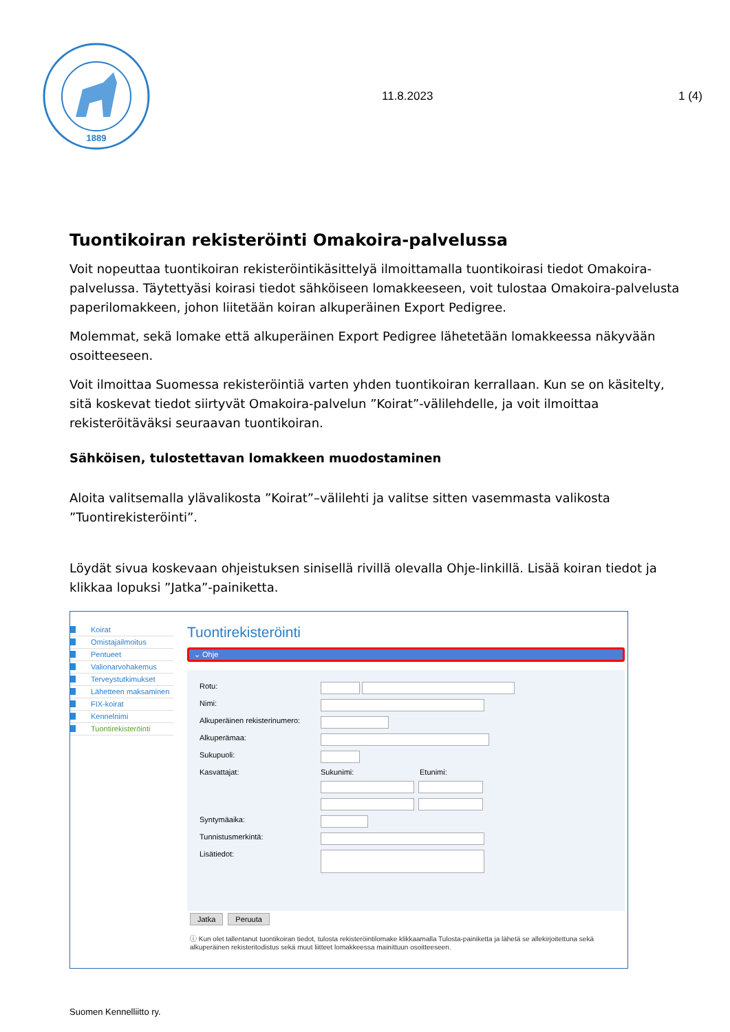1889
11.8.2023 1 (4)
Tuontikoiran rekisteröinti Omakoira-palvelussa
Voit nopeuttaa tuontikoiran rekisteröintikäsittelyä ilmoittamalla tuontikoirasi tiedot Omakoira-palvelussa. Täytettyäsi koirasi tiedot sähköiseen lomakkeeseen, voit tulostaa Omakoira-palvelusta paperilomakkeen, johon liitetään koiran alkuperäinen Export Pedigree.
Molemmat, sekä lomake että alkuperäinen Export Pedigree lähetetään lomakkeessa näkyvään osoitteeseen.
Voit ilmoittaa Suomessa rekisteröintiä varten yhden tuontikoiran kerrallaan. Kun se on käsitelty, sitä koskevat tiedot siirtyvät Omakoira-palvelun ”Koirat”-välilehdelle, ja voit ilmoittaa rekisteröitäväksi seuraavan tuontikoiran.
Sähköisen, tulostettavan lomakkeen muodostaminen
Aloita valitsemalla ylävalikosta ”Koirat”–välilehti ja valitse sitten vasemmasta valikosta ”Tuontirekisteröinti”.
Löydät sivua koskevaan ohjeistuksen sinisellä rivillä olevalla Ohje-linkillä. Lisää koiran tiedot ja klikkaa lopuksi ”Jatka”-painiketta.
Koirat
Omistajailmoitus
Pentueet
Valionarvohakemus
Terveystutkimukset
Lähetteen maksaminen
FIX-koirat
Kennelnimi
Tuontirekisteröinti
Tuontirekisteröinti
⌄ Ohje
Rotu:
Nimi:
Alkuperäinen rekisterinumero:
Alkuperämaa:
Sukupuoli:
Kasvattajat: Sukunimi: Etunimi:
Syntymäaika:
Tunnistusmerkintä:
Lisätiedot:
Jatka Peruuta
ⓘ Kun olet tallentanut tuontikoiran tiedot, tulosta rekisteröintilomake klikkaamalla Tulosta-painiketta ja lähetä se allekirjoitettuna sekä alkuperäinen rekisteritodistus sekä muut liitteet lomakkeessa mainittuun osoitteeseen.
Suomen Kennelliitto ry.